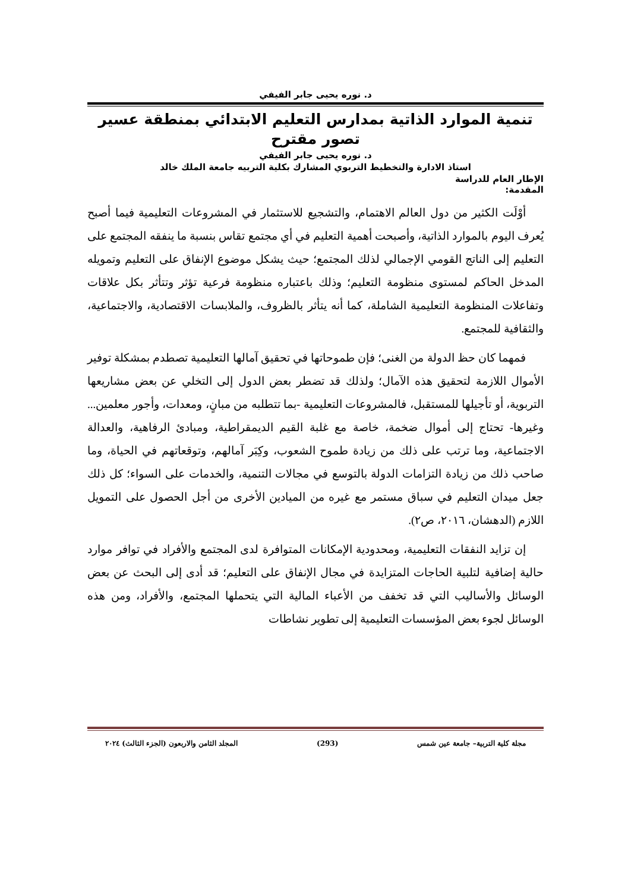د. نوره يحيى جابر الفيفي
تنمية الموارد الذاتية بمدارس التعليم الابتدائي بمنطقة عسير
تصور مقترح
د. نوره يحيى جابر الفيفي
استاذ الادارة والتخطيط التربوي المشارك بكلية التربيه جامعة الملك خالد
الإطار العام للدراسة
المقدمة:
أوْلَت الكثير من دول العالم الاهتمام، والتشجيع للاستثمار في المشروعات التعليمية فيما أصبح يُعرف اليوم بالموارد الذاتية، وأصبحت أهمية التعليم في أي مجتمع تقاس بنسبة ما ينفقه المجتمع على التعليم إلى الناتج القومي الإجمالي لذلك المجتمع؛ حيث يشكل موضوع الإنفاق على التعليم وتمويله المدخل الحاكم لمستوى منظومة التعليم؛ وذلك باعتباره منظومة فرعية تؤثر وتتأثر بكل علاقات وتفاعلات المنظومة التعليمية الشاملة، كما أنه يتأثر بالظروف، والملابسات الاقتصادية، والاجتماعية، والثقافية للمجتمع.
فمهما كان حظ الدولة من الغنى؛ فإن طموحاتها في تحقيق آمالها التعليمية تصطدم بمشكلة توفير الأموال اللازمة لتحقيق هذه الآمال؛ ولذلك قد تضطر بعض الدول إلى التخلي عن بعض مشاريعها التربوية، أو تأجيلها للمستقبل، فالمشروعات التعليمية -بما تتطلبه من مبانٍ، ومعدات، وأجور معلمين... وغيرها- تحتاج إلى أموال ضخمة، خاصة مع غلبة القيم الديمقراطية، ومبادئ الرفاهية، والعدالة الاجتماعية، وما ترتب على ذلك من زيادة طموح الشعوب، وكِبَر آمالهم، وتوقعاتهم في الحياة، وما صاحب ذلك من زيادة التزامات الدولة بالتوسع في مجالات التنمية، والخدمات على السواء؛ كل ذلك جعل ميدان التعليم في سباق مستمر مع غيره من الميادين الأخرى من أجل الحصول على التمويل اللازم (الدهشان، ٢٠١٦، ص٢).
إن تزايد النفقات التعليمية، ومحدودية الإمكانات المتوافرة لدى المجتمع والأفراد في توافر موارد حالية إضافية لتلبية الحاجات المتزايدة في مجال الإنفاق على التعليم؛ قد أدى إلى البحث عن بعض الوسائل والأساليب التي قد تخفف من الأعباء المالية التي يتحملها المجتمع، والأفراد، ومن هذه الوسائل لجوء بعض المؤسسات التعليمية إلى تطوير نشاطات
مجلة كلية التربية– جامعة عين شمس (293) المجلد الثامن والاربعون (الجزء الثالث) ٢٠٢٤